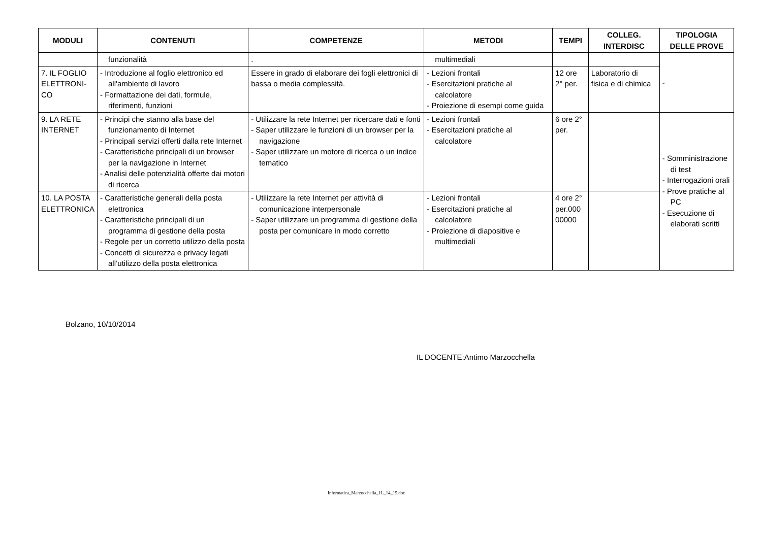| MODULI | CONTENUTI | COMPETENZE | METODI | TEMPI | COLLEG. INTERDISC | TIPOLOGIA DELLE PROVE |
| --- | --- | --- | --- | --- | --- | --- |
| | funzionalità | . | multimediali | | | - |
| 7. IL FOGLIO ELETTRONI-CO | - Introduzione al foglio elettronico ed all'ambiente di lavoro - Formattazione dei dati, formule, riferimenti, funzioni | Essere in grado di elaborare dei fogli elettronici di bassa o media complessità. | - Lezioni frontali - Esercitazioni pratiche al calcolatore - Proiezione di esempi come guida | 12 ore 2° per. | Laboratorio di fisica e di chimica | |
| 9. LA RETE INTERNET | - Principi che stanno alla base del funzionamento di Internet - Principali servizi offerti dalla rete Internet - Caratteristiche principali di un browser per la navigazione in Internet - Analisi delle potenzialità offerte dai motori di ricerca | - Utilizzare la rete Internet per ricercare dati e fonti - Saper utilizzare le funzioni di un browser per la navigazione - Saper utilizzare un motore di ricerca o un indice tematico | - Lezioni frontali - Esercitazioni pratiche al calcolatore | 6 ore 2° per. | | - Somministrazione di test - Interrogazioni orali - Prove pratiche al PC - Esecuzione di elaborati scritti |
| 10. LA POSTA ELETTRONICA | - Caratteristiche generali della posta elettronica - Caratteristiche principali di un programma di gestione della posta - Regole per un corretto utilizzo della posta - Concetti di sicurezza e privacy legati all’utilizzo della posta elettronica | - Utilizzare la rete Internet per attività di comunicazione interpersonale - Saper utilizzare un programma di gestione della posta per comunicare in modo corretto | - Lezioni frontali - Esercitazioni pratiche al calcolatore - Proiezione di diapositive e multimediali | 4 ore 2° per.000 00000 | | |
Bolzano, 10/10/2014
IL DOCENTE:Antimo Marzocchella
Informatica_Marzocchella_1L_14_15.doc